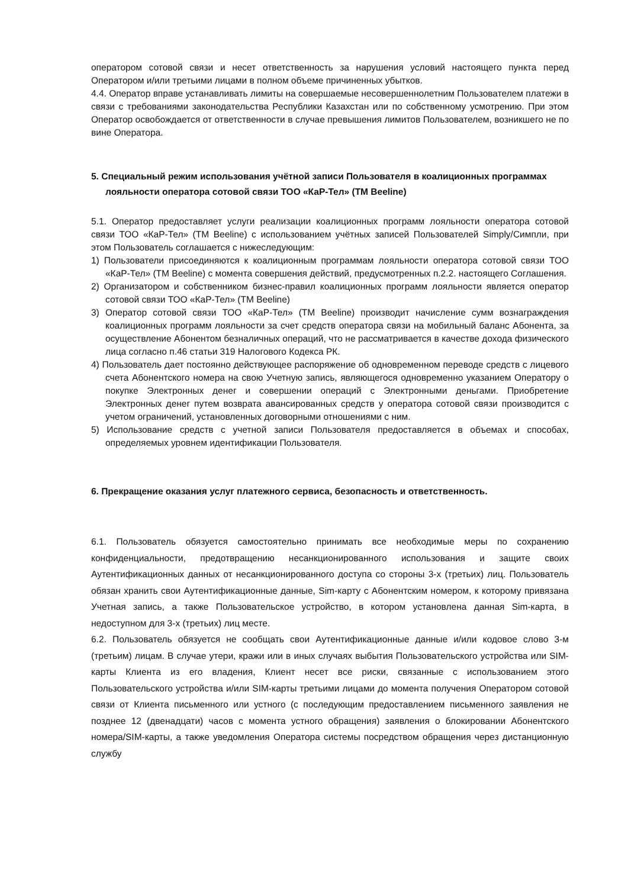оператором сотовой связи и несет ответственность за нарушения условий настоящего пункта перед Оператором и/или третьими лицами в полном объеме причиненных убытков.
4.4. Оператор вправе устанавливать лимиты на совершаемые несовершеннолетним Пользователем платежи в связи с требованиями законодательства Республики Казахстан или по собственному усмотрению. При этом Оператор освобождается от ответственности в случае превышения лимитов Пользователем, возникшего не по вине Оператора.
5. Специальный режим использования учётной записи Пользователя в коалиционных программах лояльности оператора сотовой связи ТОО «КаР-Тел» (ТМ Beeline)
5.1. Оператор предоставляет услуги реализации коалиционных программ лояльности оператора сотовой связи ТОО «КаР-Тел» (ТМ Beeline) с использованием учётных записей Пользователей Simply/Симпли, при этом Пользователь соглашается с нижеследующим:
1) Пользователи присоединяются к коалиционным программам лояльности оператора сотовой связи ТОО «КаР-Тел» (ТМ Beeline) с момента совершения действий, предусмотренных п.2.2. настоящего Соглашения.
2) Организатором и собственником бизнес-правил коалиционных программ лояльности является оператор сотовой связи ТОО «КаР-Тел» (ТМ Beeline)
3) Оператор сотовой связи ТОО «КаР-Тел» (ТМ Beeline) производит начисление сумм вознаграждения коалиционных программ лояльности за счет средств оператора связи на мобильный баланс Абонента, за осуществление Абонентом безналичных операций, что не рассматривается в качестве дохода физического лица согласно п.46 статьи 319 Налогового Кодекса РК.
4) Пользователь дает постоянно действующее распоряжение об одновременном переводе средств с лицевого счета Абонентского номера на свою Учетную запись, являющегося одновременно указанием Оператору о покупке Электронных денег и совершении операций с Электронными деньгами. Приобретение Электронных денег путем возврата авансированных средств у оператора сотовой связи производится с учетом ограничений, установленных договорными отношениями с ним.
5) Использование средств с учетной записи Пользователя предоставляется в объемах и способах, определяемых уровнем идентификации Пользователя.
6. Прекращение оказания услуг платежного сервиса, безопасность и ответственность.
6.1. Пользователь обязуется самостоятельно принимать все необходимые меры по сохранению конфиденциальности, предотвращению несанкционированного использования и защите своих Аутентификационных данных от несанкционированного доступа со стороны 3-х (третьих) лиц. Пользователь обязан хранить свои Аутентификационные данные, Sim-карту с Абонентским номером, к которому привязана Учетная запись, а также Пользовательское устройство, в котором установлена данная Sim-карта, в недоступном для 3-х (третьих) лиц месте.
6.2. Пользователь обязуется не сообщать свои Аутентификационные данные и/или кодовое слово 3-м (третьим) лицам. В случае утери, кражи или в иных случаях выбытия Пользовательского устройства или SIM-карты Клиента из его владения, Клиент несет все риски, связанные с использованием этого Пользовательского устройства и/или SIM-карты третьими лицами до момента получения Оператором сотовой связи от Клиента письменного или устного (с последующим предоставлением письменного заявления не позднее 12 (двенадцати) часов с момента устного обращения) заявления о блокировании Абонентского номера/SIM-карты, а также уведомления Оператора системы посредством обращения через дистанционную службу